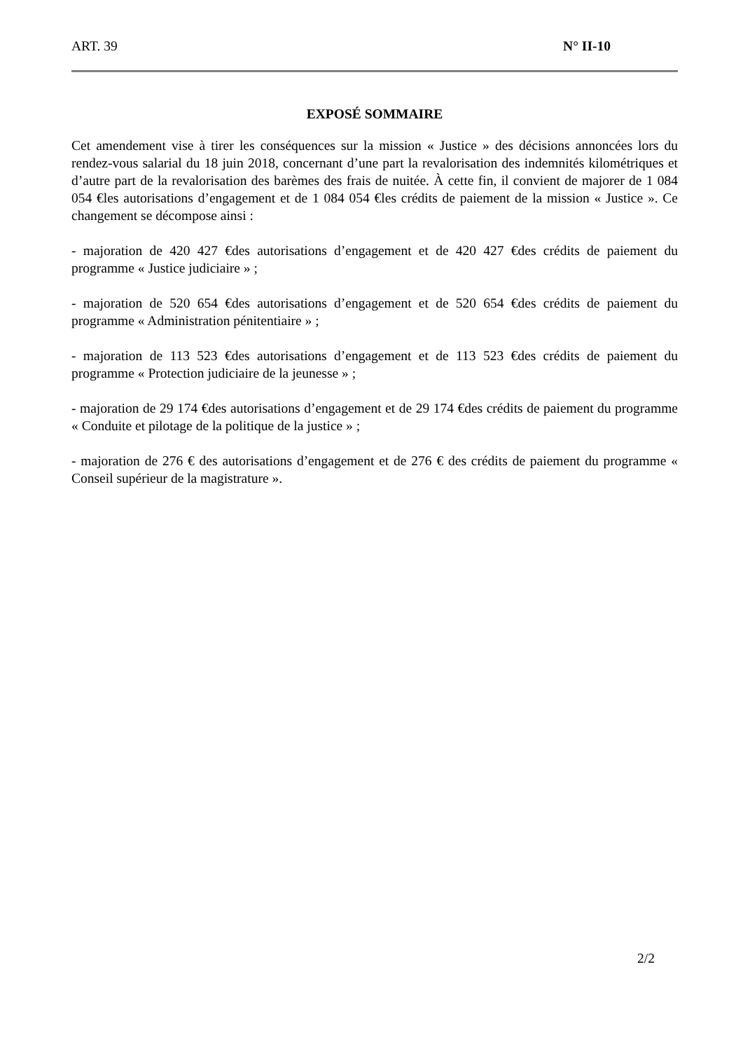ART. 39 N° II-10
EXPOSÉ SOMMAIRE
Cet amendement vise à tirer les conséquences sur la mission « Justice » des décisions annoncées lors du rendez-vous salarial du 18 juin 2018, concernant d’une part la revalorisation des indemnités kilométriques et d’autre part de la revalorisation des barèmes des frais de nuitée. À cette fin, il convient de majorer de 1 084 054 €les autorisations d’engagement et de 1 084 054 €les crédits de paiement de la mission « Justice ». Ce changement se décompose ainsi :
- majoration de 420 427 €des autorisations d’engagement et de 420 427 €des crédits de paiement du programme « Justice judiciaire » ;
- majoration de 520 654 €des autorisations d’engagement et de 520 654 €des crédits de paiement du programme « Administration pénitentiaire » ;
- majoration de 113 523 €des autorisations d’engagement et de 113 523 €des crédits de paiement du programme « Protection judiciaire de la jeunesse » ;
- majoration de 29 174 €des autorisations d’engagement et de 29 174 €des crédits de paiement du programme « Conduite et pilotage de la politique de la justice » ;
- majoration de 276 € des autorisations d’engagement et de 276 € des crédits de paiement du programme « Conseil supérieur de la magistrature ».
2/2